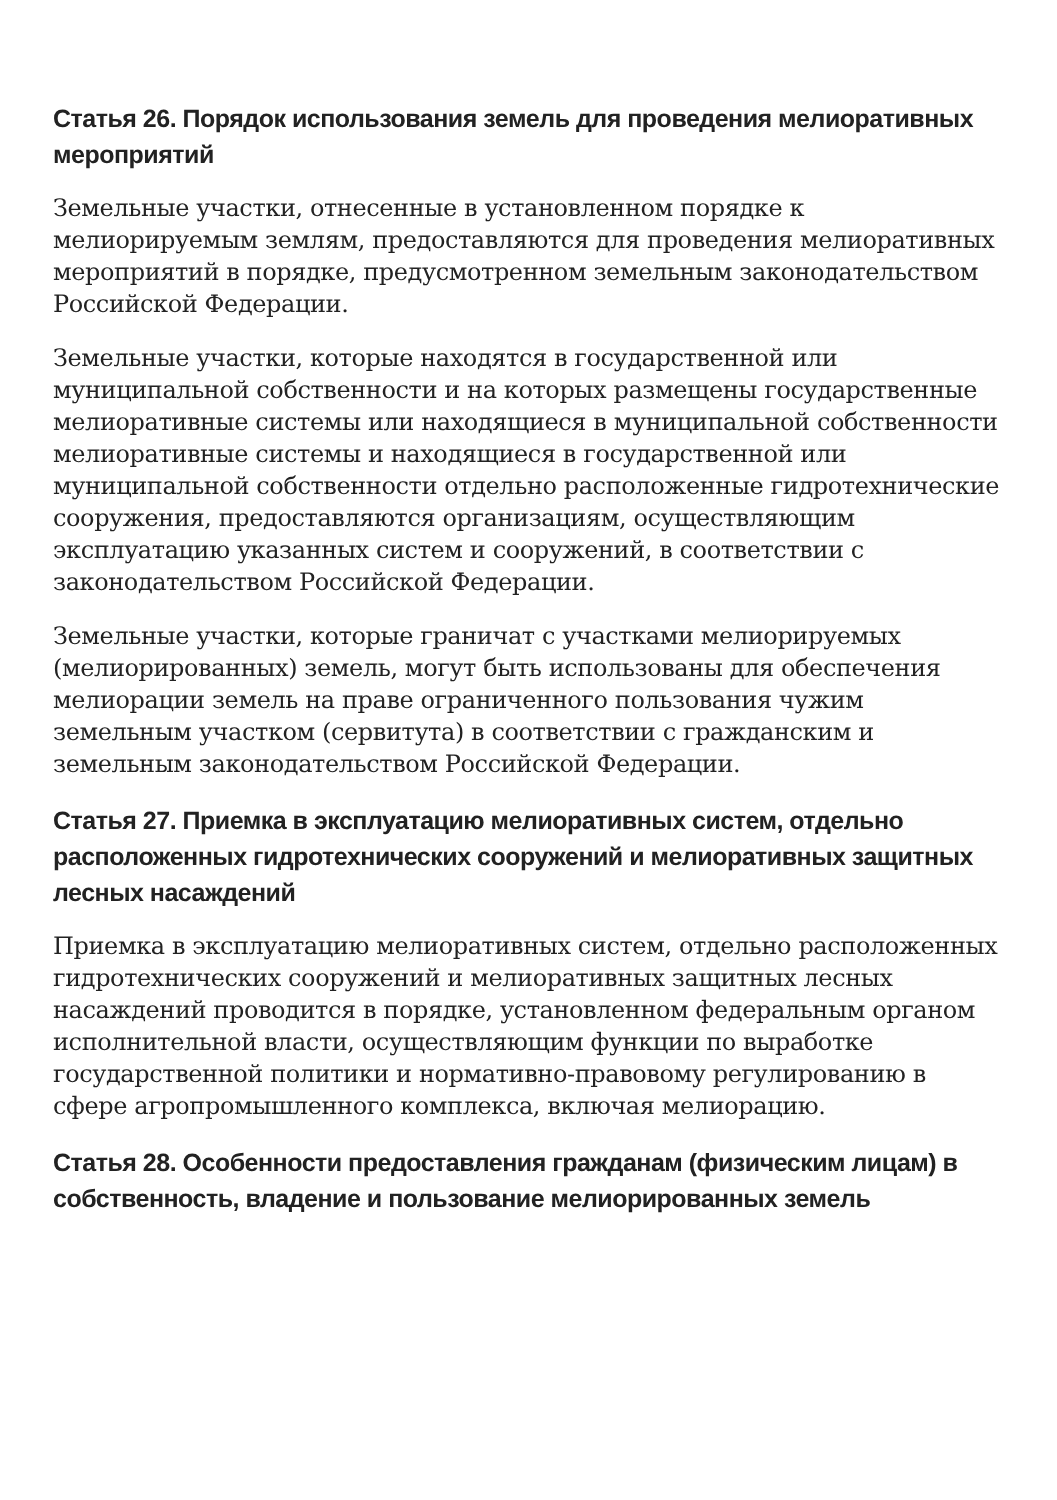Статья 26. Порядок использования земель для проведения мелиоративных мероприятий
Земельные участки, отнесенные в установленном порядке к мелиорируемым землям, предоставляются для проведения мелиоративных мероприятий в порядке, предусмотренном земельным законодательством Российской Федерации.
Земельные участки, которые находятся в государственной или муниципальной собственности и на которых размещены государственные мелиоративные системы или находящиеся в муниципальной собственности мелиоративные системы и находящиеся в государственной или муниципальной собственности отдельно расположенные гидротехнические сооружения, предоставляются организациям, осуществляющим эксплуатацию указанных систем и сооружений, в соответствии с законодательством Российской Федерации.
Земельные участки, которые граничат с участками мелиорируемых (мелиорированных) земель, могут быть использованы для обеспечения мелиорации земель на праве ограниченного пользования чужим земельным участком (сервитута) в соответствии с гражданским и земельным законодательством Российской Федерации.
Статья 27. Приемка в эксплуатацию мелиоративных систем, отдельно расположенных гидротехнических сооружений и мелиоративных защитных лесных насаждений
Приемка в эксплуатацию мелиоративных систем, отдельно расположенных гидротехнических сооружений и мелиоративных защитных лесных насаждений проводится в порядке, установленном федеральным органом исполнительной власти, осуществляющим функции по выработке государственной политики и нормативно-правовому регулированию в сфере агропромышленного комплекса, включая мелиорацию.
Статья 28. Особенности предоставления гражданам (физическим лицам) в собственность, владение и пользование мелиорированных земель